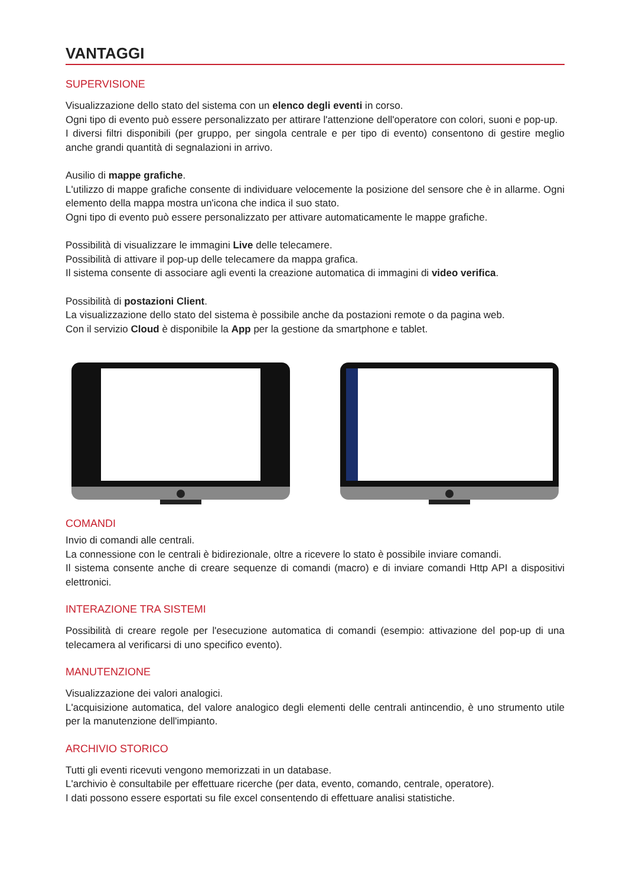VANTAGGI
SUPERVISIONE
Visualizzazione dello stato del sistema con un elenco degli eventi in corso.
Ogni tipo di evento può essere personalizzato per attirare l'attenzione dell'operatore con colori, suoni e pop-up.
I diversi filtri disponibili (per gruppo, per singola centrale e per tipo di evento) consentono di gestire meglio anche grandi quantità di segnalazioni in arrivo.
Ausilio di mappe grafiche.
L'utilizzo di mappe grafiche consente di individuare velocemente la posizione del sensore che è in allarme. Ogni elemento della mappa mostra un'icona che indica il suo stato.
Ogni tipo di evento può essere personalizzato per attivare automaticamente le mappe grafiche.
Possibilità di visualizzare le immagini Live delle telecamere.
Possibilità di attivare il pop-up delle telecamere da mappa grafica.
Il sistema consente di associare agli eventi la creazione automatica di immagini di video verifica.
Possibilità di postazioni Client.
La visualizzazione dello stato del sistema è possibile anche da postazioni remote o da pagina web.
Con il servizio Cloud è disponibile la App per la gestione da smartphone e tablet.
COMANDI
Invio di comandi alle centrali.
La connessione con le centrali è bidirezionale, oltre a ricevere lo stato è possibile inviare comandi.
Il sistema consente anche di creare sequenze di comandi (macro) e di inviare comandi Http API a dispositivi elettronici.
INTERAZIONE TRA SISTEMI
Possibilità di creare regole per l'esecuzione automatica di comandi (esempio: attivazione del pop-up di una telecamera al verificarsi di uno specifico evento).
MANUTENZIONE
Visualizzazione dei valori analogici.
L'acquisizione automatica, del valore analogico degli elementi delle centrali antincendio, è uno strumento utile per la manutenzione dell'impianto.
ARCHIVIO STORICO
Tutti gli eventi ricevuti vengono memorizzati in un database.
L'archivio è consultabile per effettuare ricerche (per data, evento, comando, centrale, operatore).
I dati possono essere esportati su file excel consentendo di effettuare analisi statistiche.